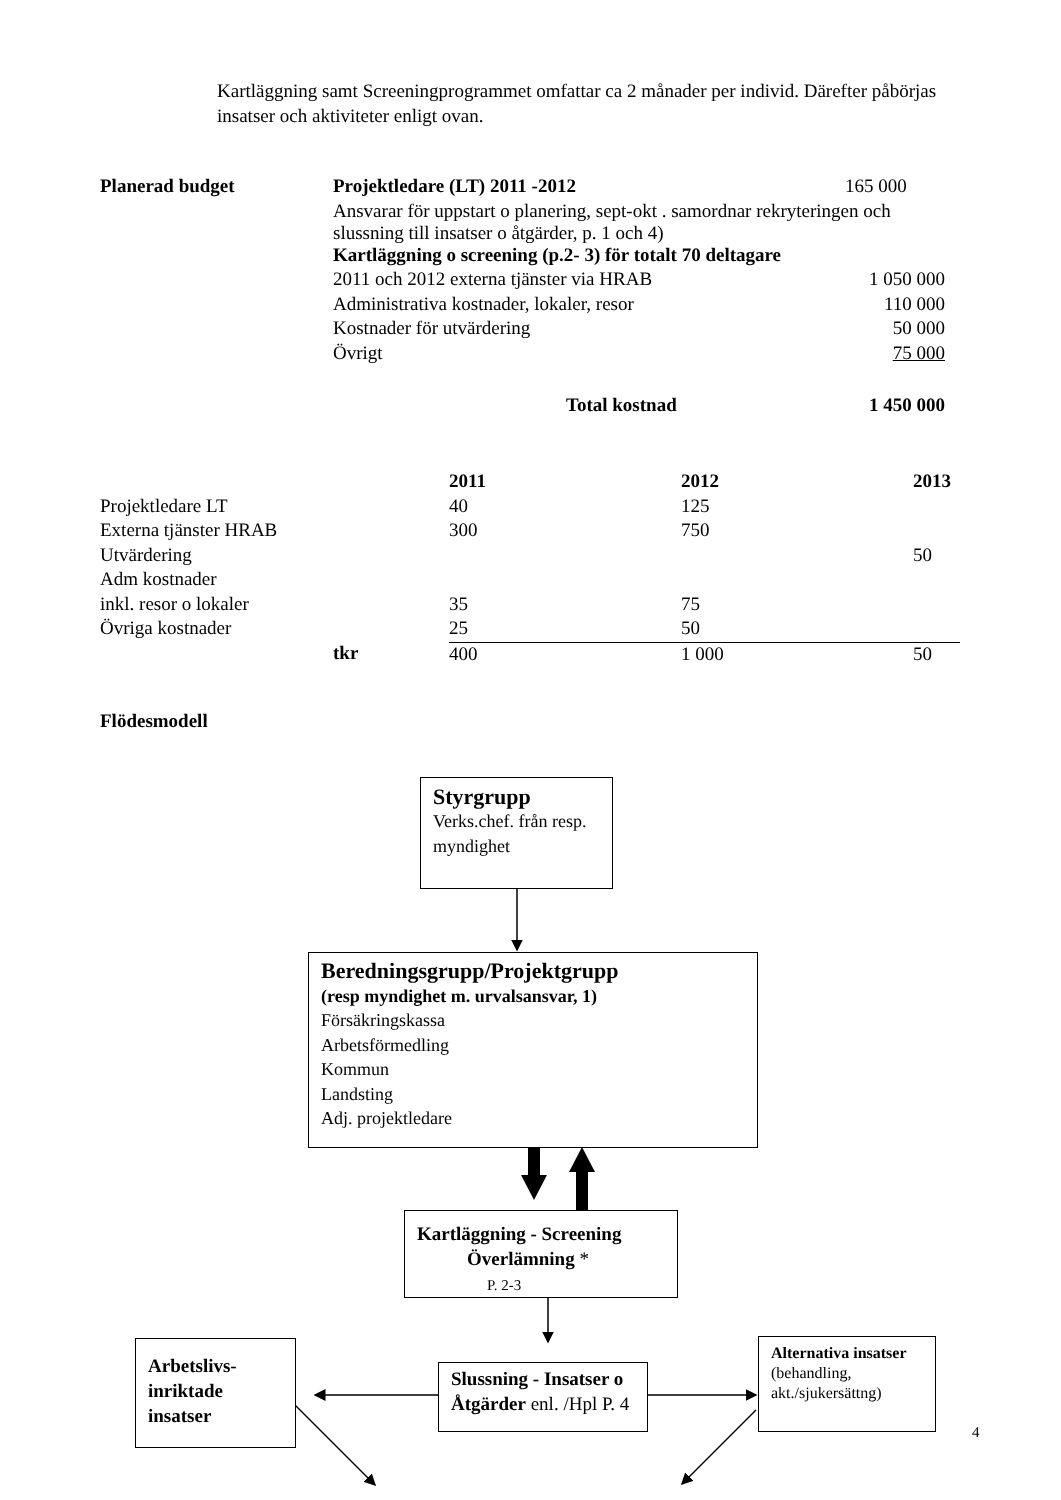Kartläggning samt Screeningprogrammet omfattar ca 2 månader per individ. Därefter påbörjas insatser och aktiviteter enligt ovan.
| Planerad budget | Projektledare (LT) 2011 -2012 | 165 000 |
| | Ansvarar för uppstart o planering, sept-okt . samordnar rekryteringen och slussning till insatser o åtgärder, p. 1 och 4) | |
| | Kartläggning o screening (p.2- 3) för totalt 70 deltagare | |
| | 2011 och 2012 externa tjänster via HRAB | 1 050 000 |
| | Administrativa kostnader, lokaler, resor | 110 000 |
| | Kostnader för utvärdering | 50 000 |
| | Övrigt | 75 000 |
| | Total kostnad | 1 450 000 |
| | | 2011 | 2012 | 2013 |
| Projektledare LT | | 40 | 125 | |
| Externa tjänster HRAB | | 300 | 750 | |
| Utvärdering | | | | 50 |
| Adm kostnader | | | | |
| inkl. resor o lokaler | | 35 | 75 | |
| Övriga kostnader | | 25 | 50 | |
| | tkr | 400 | 1 000 | 50 |
Flödesmodell
Styrgrupp
Verks.chef. från resp. myndighet
Beredningsgrupp/Projektgrupp
(resp myndighet m. urvalsansvar, 1)
Försäkringskassa
Arbetsförmedling
Kommun
Landsting
Adj. projektledare
Kartläggning - Screening
Överlämning *
P. 2-3
Arbetslivs-
inriktade
insatser
Slussning - Insatser o Åtgärder enl. /Hpl P. 4
Alternativa insatser
(behandling, akt./sjukersättng)
4